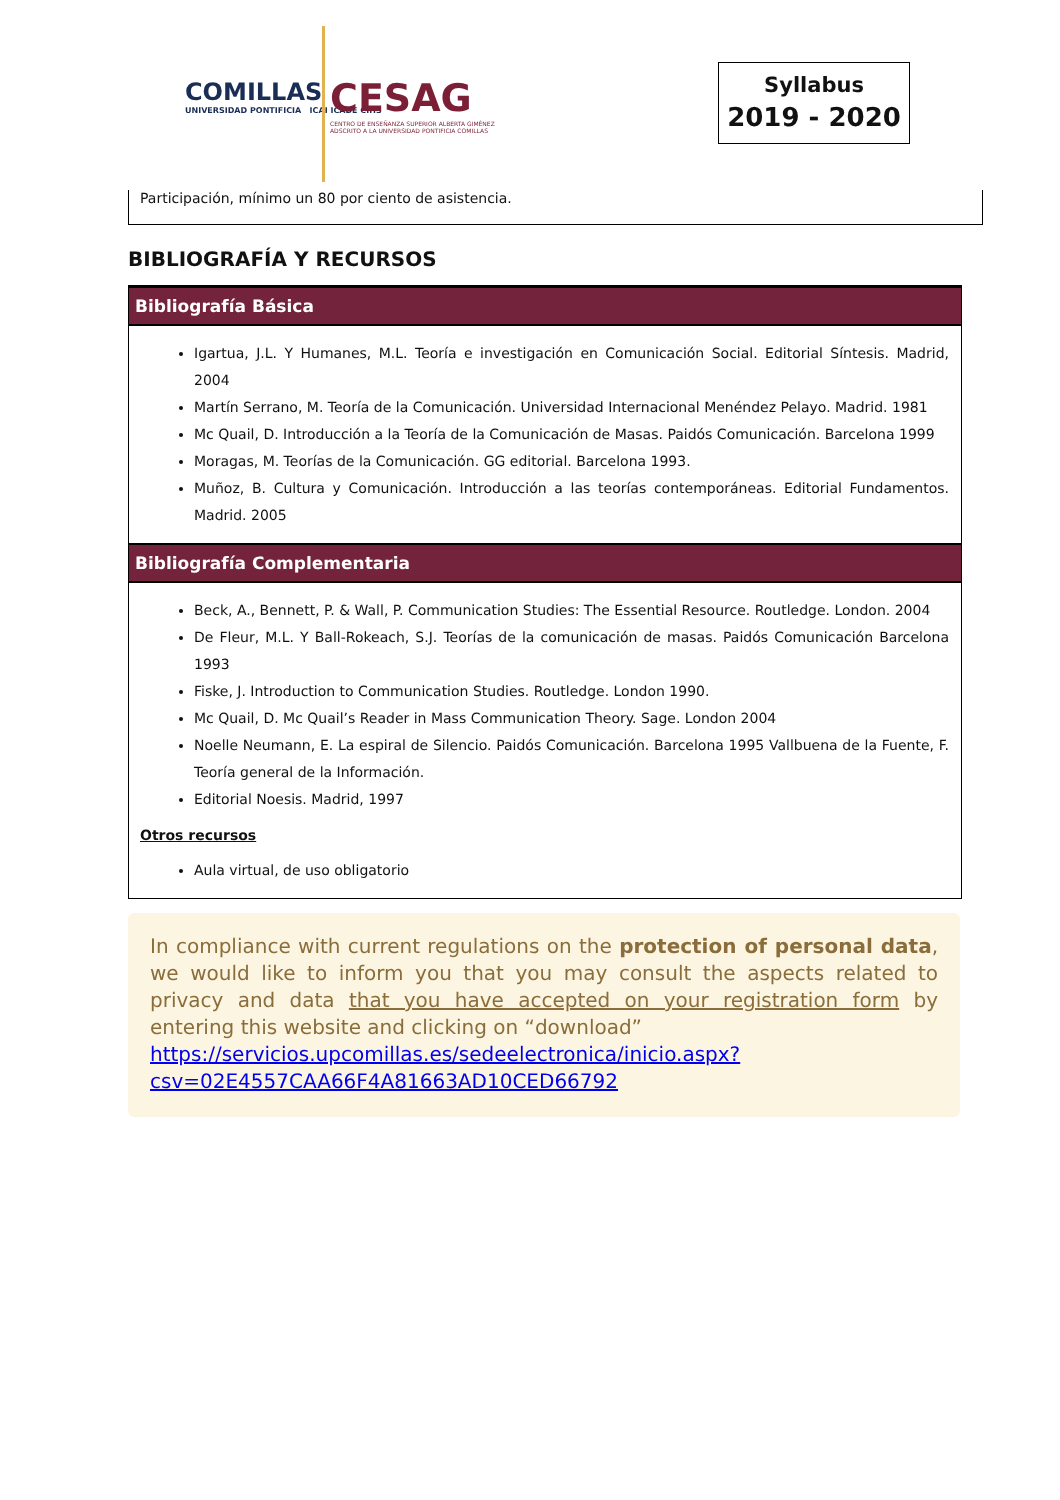COMILLAS
UNIVERSIDAD PONTIFICIA ICAI ICADE CIHS
CESAG
CENTRO DE ENSEÑANZA SUPERIOR ALBERTA GIMÉNEZ
ADSCRITO A LA UNIVERSIDAD PONTIFICIA COMILLAS
Syllabus
2019 - 2020
Participación, mínimo un 80 por ciento de asistencia.
BIBLIOGRAFÍA Y RECURSOS
Bibliografía Básica
Igartua, J.L. Y Humanes, M.L. Teoría e investigación en Comunicación Social. Editorial Síntesis. Madrid, 2004
Martín Serrano, M. Teoría de la Comunicación. Universidad Internacional Menéndez Pelayo. Madrid. 1981
Mc Quail, D. Introducción a la Teoría de la Comunicación de Masas. Paidós Comunicación. Barcelona 1999
Moragas, M. Teorías de la Comunicación. GG editorial. Barcelona 1993.
Muñoz, B. Cultura y Comunicación. Introducción a las teorías contemporáneas. Editorial Fundamentos. Madrid. 2005
Bibliografía Complementaria
Beck, A., Bennett, P. & Wall, P. Communication Studies: The Essential Resource. Routledge. London. 2004
De Fleur, M.L. Y Ball-Rokeach, S.J. Teorías de la comunicación de masas. Paidós Comunicación Barcelona 1993
Fiske, J. Introduction to Communication Studies. Routledge. London 1990.
Mc Quail, D. Mc Quail’s Reader in Mass Communication Theory. Sage. London 2004
Noelle Neumann, E. La espiral de Silencio. Paidós Comunicación. Barcelona 1995 Vallbuena de la Fuente, F. Teoría general de la Información.
Editorial Noesis. Madrid, 1997
Otros recursos
Aula virtual, de uso obligatorio
In compliance with current regulations on the protection of personal data, we would like to inform you that you may consult the aspects related to privacy and data that you have accepted on your registration form by entering this website and clicking on “download”
https://servicios.upcomillas.es/sedeelectronica/inicio.aspx?csv=02E4557CAA66F4A81663AD10CED66792